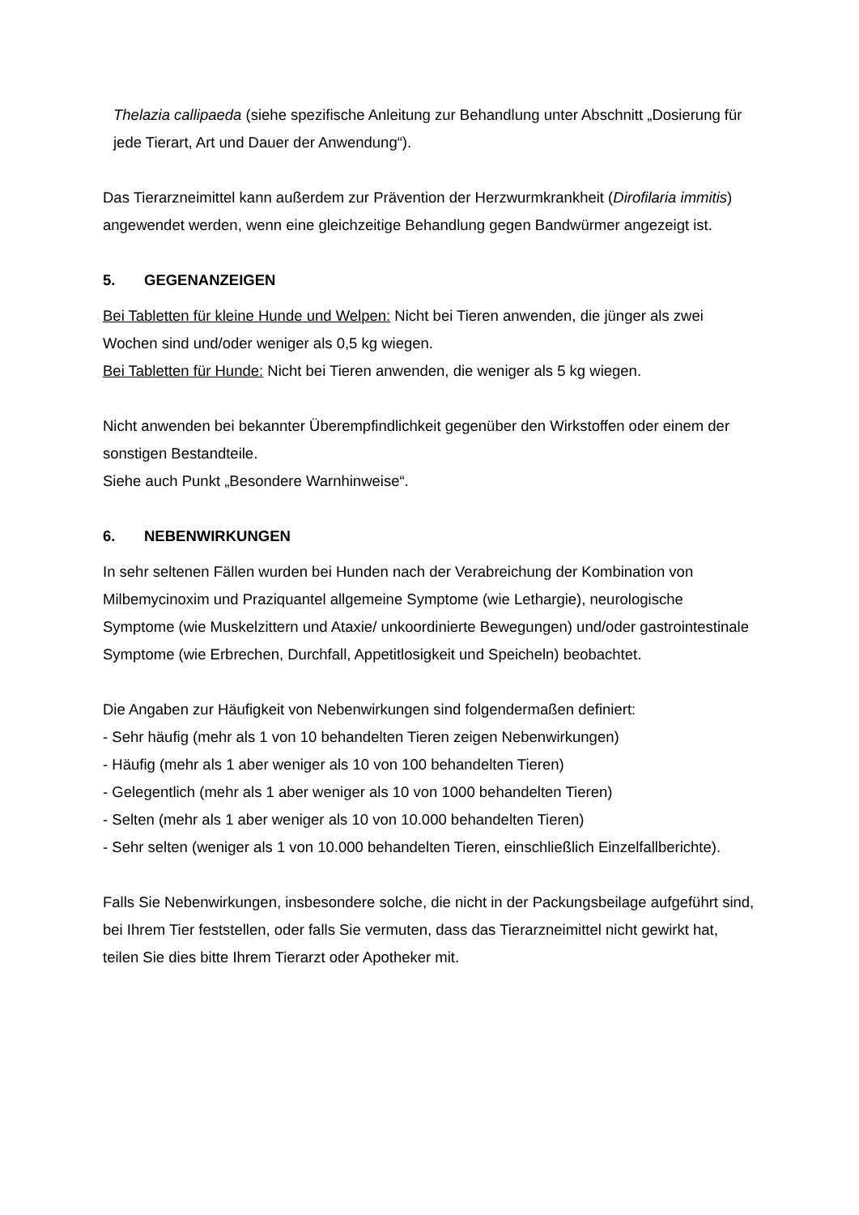Thelazia callipaeda (siehe spezifische Anleitung zur Behandlung unter Abschnitt „Dosierung für jede Tierart, Art und Dauer der Anwendung“).
Das Tierarzneimittel kann außerdem zur Prävention der Herzwurmkrankheit (Dirofilaria immitis) angewendet werden, wenn eine gleichzeitige Behandlung gegen Bandwürmer angezeigt ist.
5. GEGENANZEIGEN
Bei Tabletten für kleine Hunde und Welpen: Nicht bei Tieren anwenden, die jünger als zwei Wochen sind und/oder weniger als 0,5 kg wiegen.
Bei Tabletten für Hunde: Nicht bei Tieren anwenden, die weniger als 5 kg wiegen.
Nicht anwenden bei bekannter Überempfindlichkeit gegenüber den Wirkstoffen oder einem der sonstigen Bestandteile.
Siehe auch Punkt „Besondere Warnhinweise“.
6. NEBENWIRKUNGEN
In sehr seltenen Fällen wurden bei Hunden nach der Verabreichung der Kombination von Milbemycinoxim und Praziquantel allgemeine Symptome (wie Lethargie), neurologische Symptome (wie Muskelzittern und Ataxie/ unkoordinierte Bewegungen) und/oder gastrointestinale Symptome (wie Erbrechen, Durchfall, Appetitlosigkeit und Speicheln) beobachtet.
Die Angaben zur Häufigkeit von Nebenwirkungen sind folgendermaßen definiert:
- Sehr häufig (mehr als 1 von 10 behandelten Tieren zeigen Nebenwirkungen)
- Häufig (mehr als 1 aber weniger als 10 von 100 behandelten Tieren)
- Gelegentlich (mehr als 1 aber weniger als 10 von 1000 behandelten Tieren)
- Selten (mehr als 1 aber weniger als 10 von 10.000 behandelten Tieren)
- Sehr selten (weniger als 1 von 10.000 behandelten Tieren, einschließlich Einzelfallberichte).
Falls Sie Nebenwirkungen, insbesondere solche, die nicht in der Packungsbeilage aufgeführt sind, bei Ihrem Tier feststellen, oder falls Sie vermuten, dass das Tierarzneimittel nicht gewirkt hat, teilen Sie dies bitte Ihrem Tierarzt oder Apotheker mit.